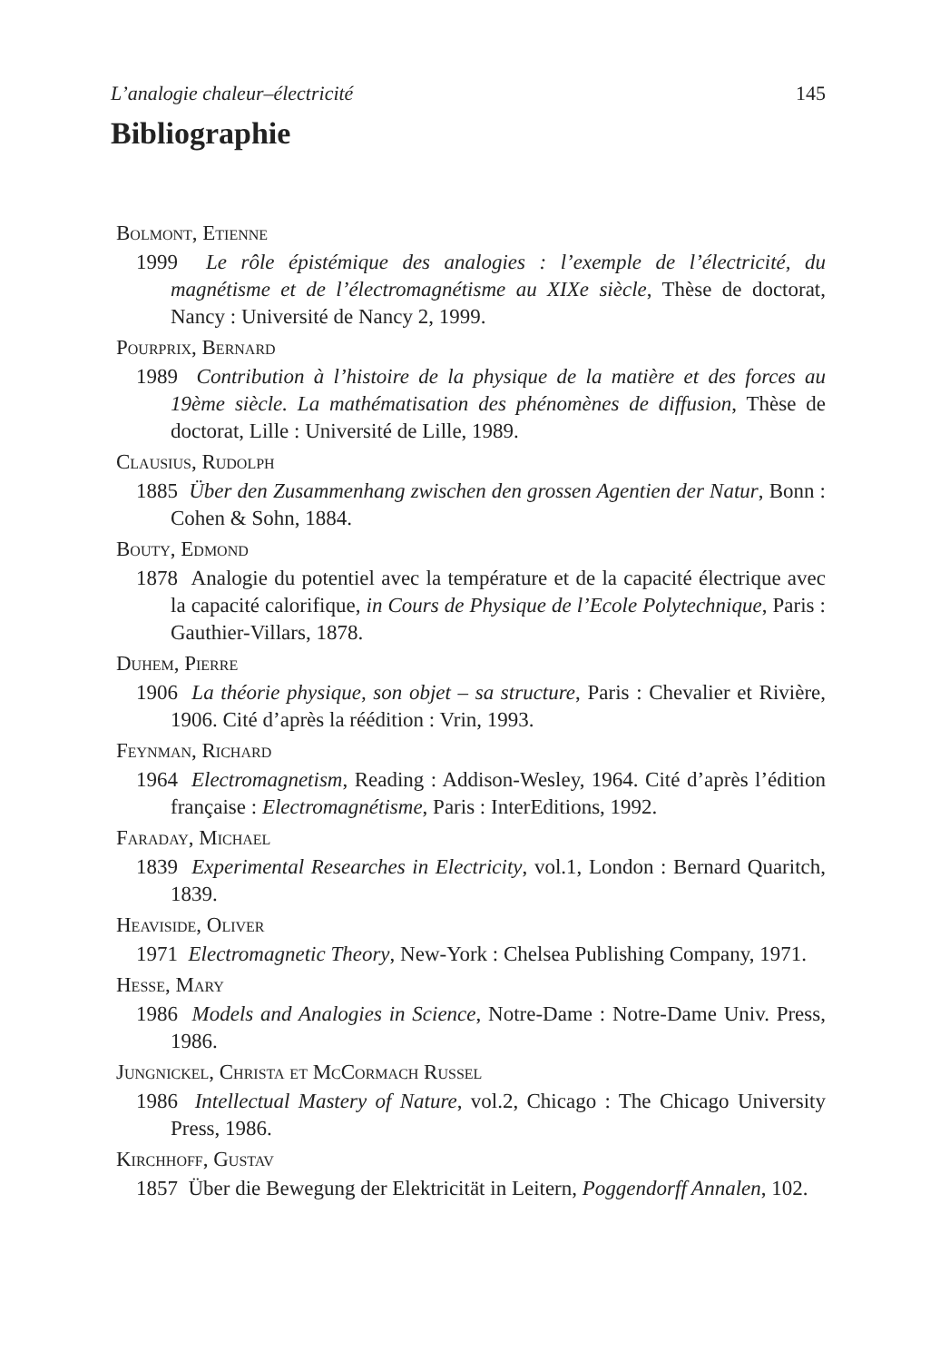L’analogie chaleur–électricité 145
Bibliographie
Bolmont, Etienne
1999 Le rôle épistémique des analogies : l’exemple de l’électricité, du magnétisme et de l’électromagnétisme au XIXe siècle, Thèse de doctorat, Nancy : Université de Nancy 2, 1999.
Pourprix, Bernard
1989 Contribution à l’histoire de la physique de la matière et des forces au 19ème siècle. La mathématisation des phénomènes de diffusion, Thèse de doctorat, Lille : Université de Lille, 1989.
Clausius, Rudolph
1885 Über den Zusammenhang zwischen den grossen Agentien der Natur, Bonn : Cohen & Sohn, 1884.
Bouty, Edmond
1878 Analogie du potentiel avec la température et de la capacité électrique avec la capacité calorifique, in Cours de Physique de l’Ecole Polytechnique, Paris : Gauthier-Villars, 1878.
Duhem, Pierre
1906 La théorie physique, son objet – sa structure, Paris : Chevalier et Rivière, 1906. Cité d’après la réédition : Vrin, 1993.
Feynman, Richard
1964 Electromagnetism, Reading : Addison-Wesley, 1964. Cité d’après l’édition française : Electromagnétisme, Paris : InterEditions, 1992.
Faraday, Michael
1839 Experimental Researches in Electricity, vol.1, London : Bernard Quaritch, 1839.
Heaviside, Oliver
1971 Electromagnetic Theory, New-York : Chelsea Publishing Company, 1971.
Hesse, Mary
1986 Models and Analogies in Science, Notre-Dame : Notre-Dame Univ. Press, 1986.
Jungnickel, Christa et McCormach Russel
1986 Intellectual Mastery of Nature, vol.2, Chicago : The Chicago University Press, 1986.
Kirchhoff, Gustav
1857 Über die Bewegung der Elektricität in Leitern, Poggendorff Annalen, 102.